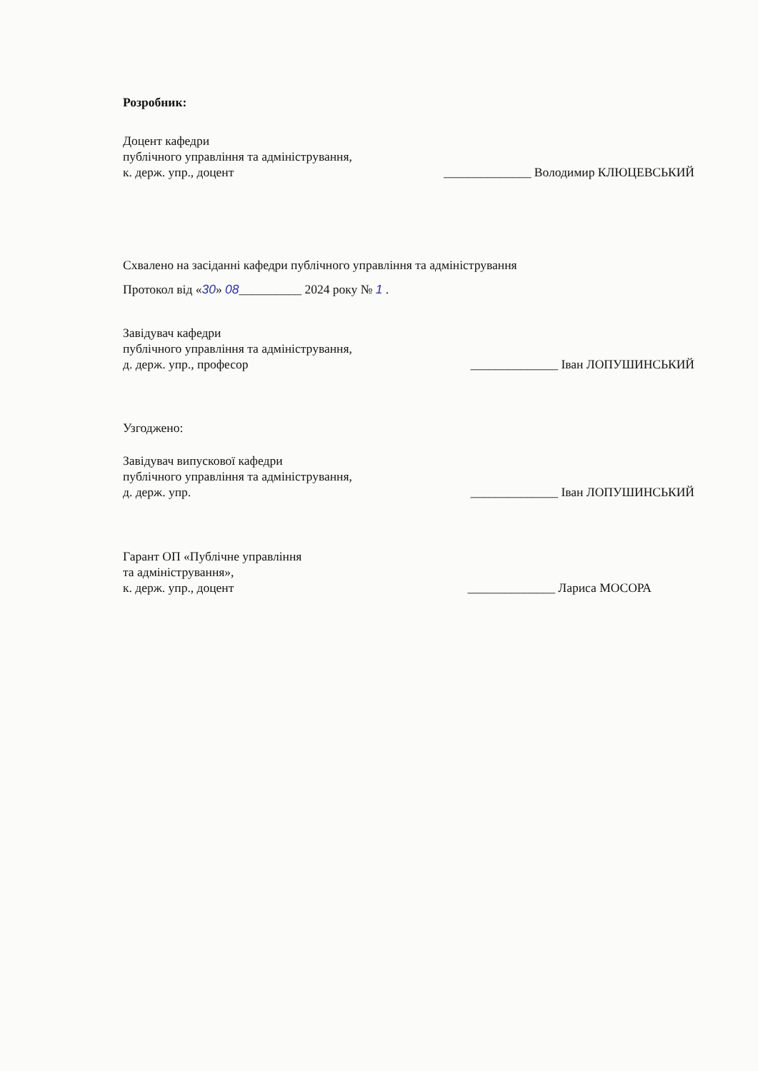Розробник:
Доцент кафедри
публічного управління та адміністрування,
к. держ. упр., доцент
______________ Володимир КЛЮЦЕВСЬКИЙ
Схвалено на засіданні кафедри публічного управління та адміністрування
Протокол від «30» 08__________ 2024 року № 1 .
Завідувач кафедри
публічного управління та адміністрування,
д. держ. упр., професор
______________ Іван ЛОПУШИНСЬКИЙ
Узгоджено:
Завідувач випускової кафедри
публічного управління та адміністрування,
д. держ. упр.
______________ Іван ЛОПУШИНСЬКИЙ
Гарант ОП «Публічне управління
та адміністрування»,
к. держ. упр., доцент
______________ Лариса МОСОРА